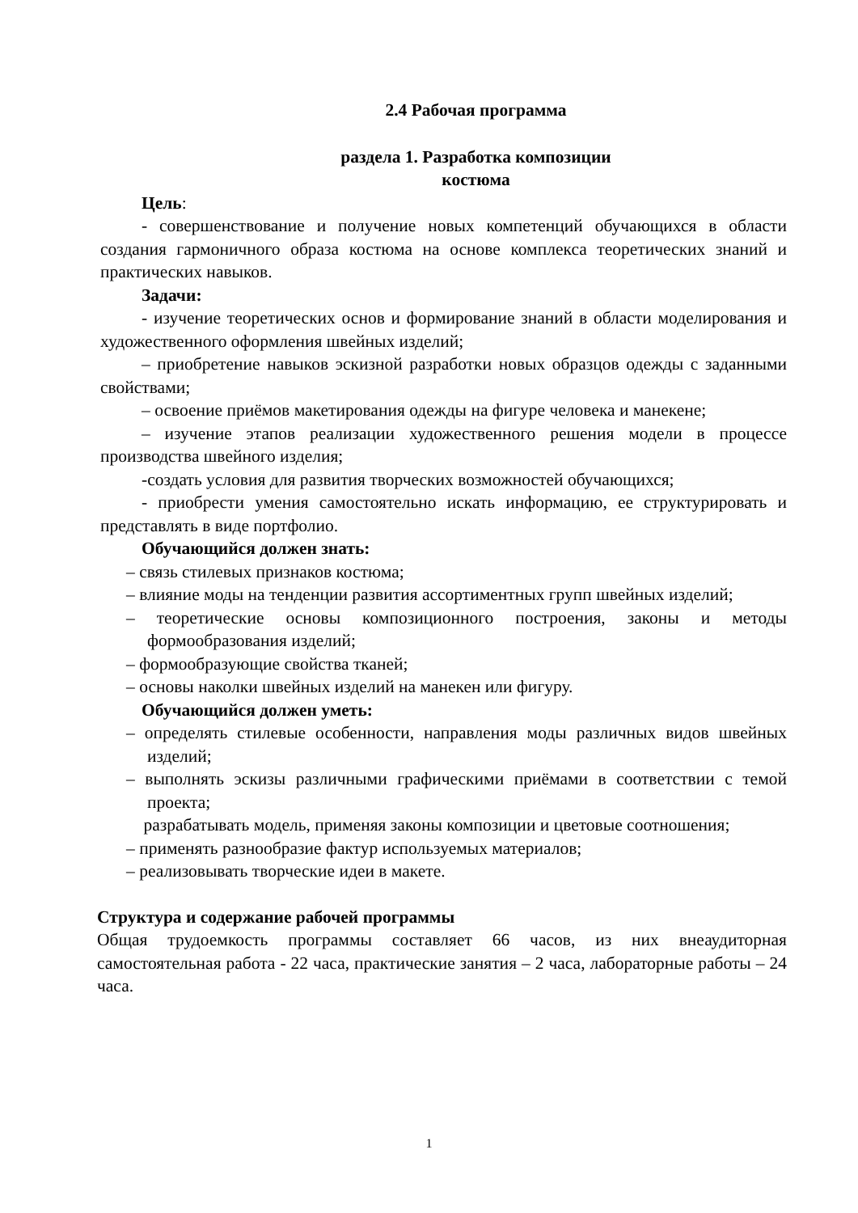2.4 Рабочая программа
раздела 1. Разработка композиции
костюма
Цель:
- совершенствование и получение новых компетенций обучающихся в области создания гармоничного образа костюма на основе комплекса теоретических знаний и практических навыков.
Задачи:
- изучение теоретических основ и формирование знаний в области моделирования и художественного оформления швейных изделий;
– приобретение навыков эскизной разработки новых образцов одежды с заданными свойствами;
– освоение приёмов макетирования одежды на фигуре человека и манекене;
– изучение этапов реализации художественного решения модели в процессе производства швейного изделия;
-создать условия для развития творческих возможностей обучающихся;
- приобрести умения самостоятельно искать информацию, ее структурировать и представлять в виде портфолио.
Обучающийся должен знать:
– связь стилевых признаков костюма;
– влияние моды на тенденции развития ассортиментных групп швейных изделий;
– теоретические основы композиционного построения, законы и методы формообразования изделий;
– формообразующие свойства тканей;
– основы наколки швейных изделий на манекен или фигуру.
Обучающийся должен уметь:
– определять стилевые особенности, направления моды различных видов швейных изделий;
– выполнять эскизы различными графическими приёмами в соответствии с темой проекта;
разрабатывать модель, применяя законы композиции и цветовые соотношения;
– применять разнообразие фактур используемых материалов;
– реализовывать творческие идеи в макете.
Структура и содержание рабочей программы
Общая трудоемкость программы составляет 66 часов, из них внеаудиторная самостоятельная работа - 22 часа, практические занятия – 2 часа, лабораторные работы – 24 часа.
1